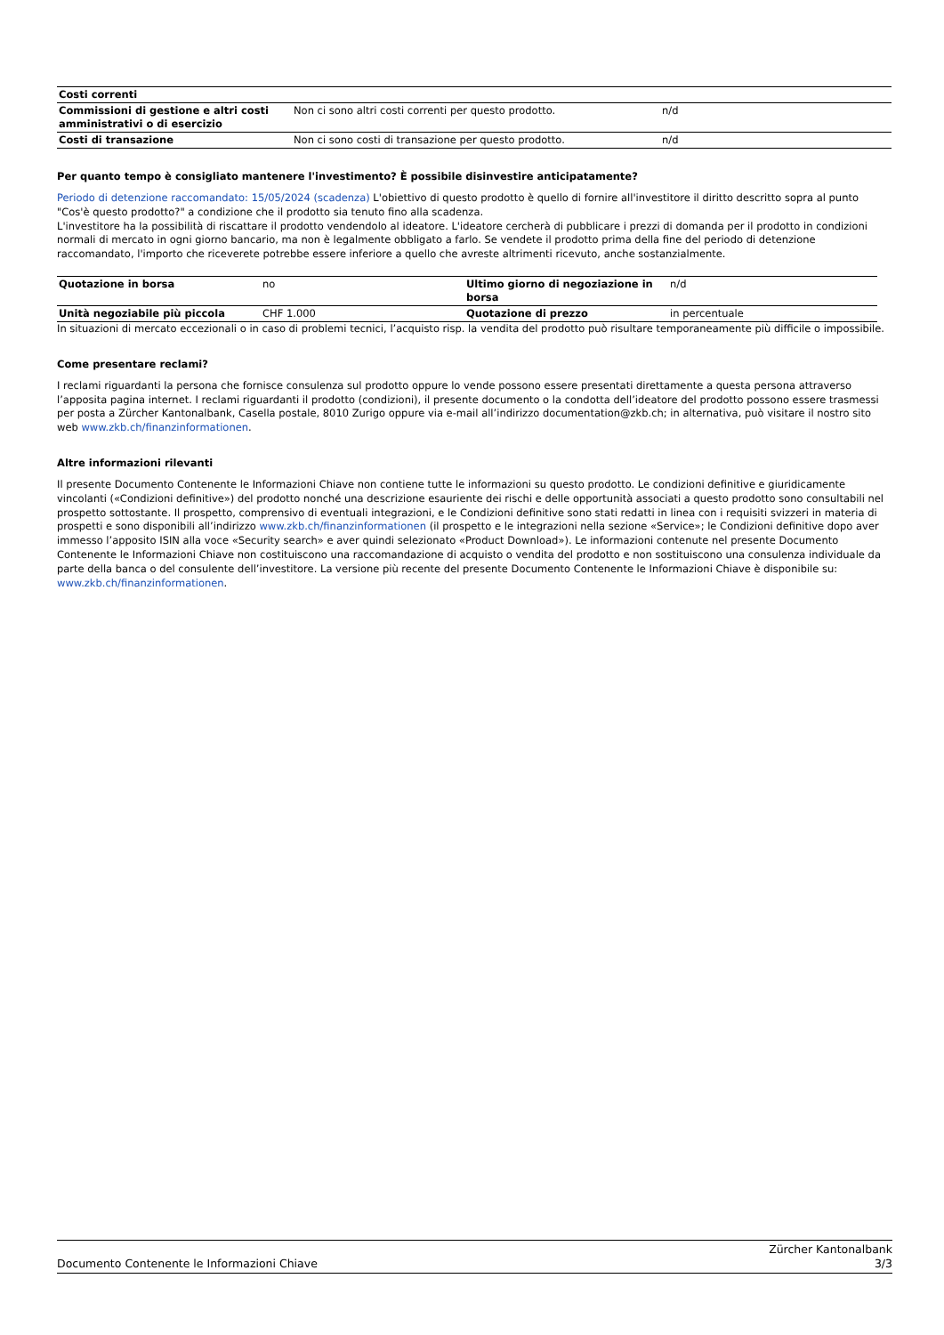| Costi correnti | | |
| --- | --- | --- |
| Commissioni di gestione e altri costi amministrativi o di esercizio | Non ci sono altri costi correnti per questo prodotto. | n/d |
| Costi di transazione | Non ci sono costi di transazione per questo prodotto. | n/d |
Per quanto tempo è consigliato mantenere l'investimento? È possibile disinvestire anticipatamente?
Periodo di detenzione raccomandato: 15/05/2024 (scadenza) L'obiettivo di questo prodotto è quello di fornire all'investitore il diritto descritto sopra al punto "Cos'è questo prodotto?" a condizione che il prodotto sia tenuto fino alla scadenza.
L'investitore ha la possibilità di riscattare il prodotto vendendolo al ideatore. L'ideatore cercherà di pubblicare i prezzi di domanda per il prodotto in condizioni normali di mercato in ogni giorno bancario, ma non è legalmente obbligato a farlo. Se vendete il prodotto prima della fine del periodo di detenzione raccomandato, l'importo che riceverete potrebbe essere inferiore a quello che avreste altrimenti ricevuto, anche sostanzialmente.
| Quotazione in borsa | no | Ultimo giorno di negoziazione in borsa | n/d |
| Unità negoziabile più piccola | CHF 1.000 | Quotazione di prezzo | in percentuale |
In situazioni di mercato eccezionali o in caso di problemi tecnici, l’acquisto risp. la vendita del prodotto può risultare temporaneamente più difficile o impossibile.
Come presentare reclami?
I reclami riguardanti la persona che fornisce consulenza sul prodotto oppure lo vende possono essere presentati direttamente a questa persona attraverso l’apposita pagina internet. I reclami riguardanti il prodotto (condizioni), il presente documento o la condotta dell’ideatore del prodotto possono essere trasmessi per posta a Zürcher Kantonalbank, Casella postale, 8010 Zurigo oppure via e-mail all’indirizzo documentation@zkb.ch; in alternativa, può visitare il nostro sito web www.zkb.ch/finanzinformationen.
Altre informazioni rilevanti
Il presente Documento Contenente le Informazioni Chiave non contiene tutte le informazioni su questo prodotto. Le condizioni definitive e giuridicamente vincolanti («Condizioni definitive») del prodotto nonché una descrizione esauriente dei rischi e delle opportunità associati a questo prodotto sono consultabili nel prospetto sottostante. Il prospetto, comprensivo di eventuali integrazioni, e le Condizioni definitive sono stati redatti in linea con i requisiti svizzeri in materia di prospetti e sono disponibili all’indirizzo www.zkb.ch/finanzinformationen (il prospetto e le integrazioni nella sezione «Service»; le Condizioni definitive dopo aver immesso l’apposito ISIN alla voce «Security search» e aver quindi selezionato «Product Download»). Le informazioni contenute nel presente Documento Contenente le Informazioni Chiave non costituiscono una raccomandazione di acquisto o vendita del prodotto e non sostituiscono una consulenza individuale da parte della banca o del consulente dell’investitore. La versione più recente del presente Documento Contenente le Informazioni Chiave è disponibile su: www.zkb.ch/finanzinformationen.
Documento Contenente le Informazioni Chiave
Zürcher Kantonalbank
3/3